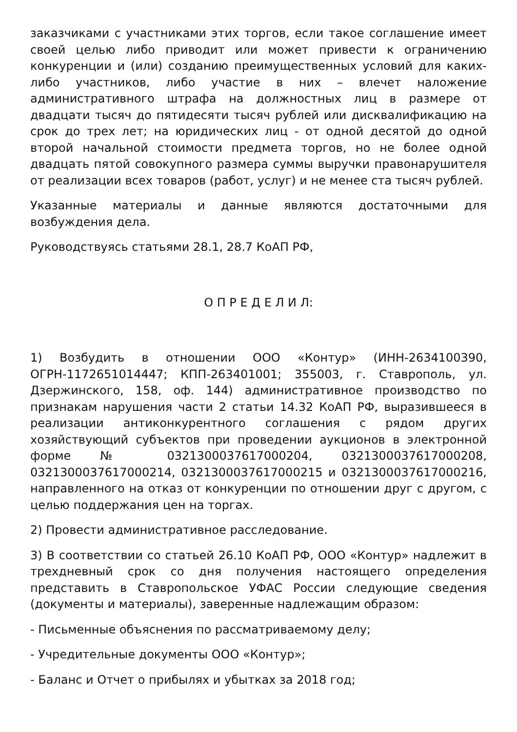заказчиками с участниками этих торгов, если такое соглашение имеет своей целью либо приводит или может привести к ограничению конкуренции и (или) созданию преимущественных условий для каких-либо участников, либо участие в них – влечет наложение административного штрафа на должностных лиц в размере от двадцати тысяч до пятидесяти тысяч рублей или дисквалификацию на срок до трех лет; на юридических лиц - от одной десятой до одной второй начальной стоимости предмета торгов, но не более одной двадцать пятой совокупного размера суммы выручки правонарушителя от реализации всех товаров (работ, услуг) и не менее ста тысяч рублей.
Указанные материалы и данные являются достаточными для возбуждения дела.
Руководствуясь статьями 28.1, 28.7 КоАП РФ,
О П Р Е Д Е Л И Л:
1) Возбудить в отношении ООО «Контур» (ИНН-2634100390, ОГРН-1172651014447; КПП-263401001; 355003, г. Ставрополь, ул. Дзержинского, 158, оф. 144) административное производство по признакам нарушения части 2 статьи 14.32 КоАП РФ, выразившееся в реализации антиконкурентного соглашения с рядом других хозяйствующий субъектов при проведении аукционов в электронной форме № 0321300037617000204, 0321300037617000208, 0321300037617000214, 0321300037617000215 и 0321300037617000216, направленного на отказ от конкуренции по отношении друг с другом, с целью поддержания цен на торгах.
2) Провести административное расследование.
3) В соответствии со статьей 26.10 КоАП РФ, ООО «Контур» надлежит в трехдневный срок со дня получения настоящего определения представить в Ставропольское УФАС России следующие сведения (документы и материалы), заверенные надлежащим образом:
- Письменные объяснения по рассматриваемому делу;
- Учредительные документы ООО «Контур»;
- Баланс и Отчет о прибылях и убытках за 2018 год;